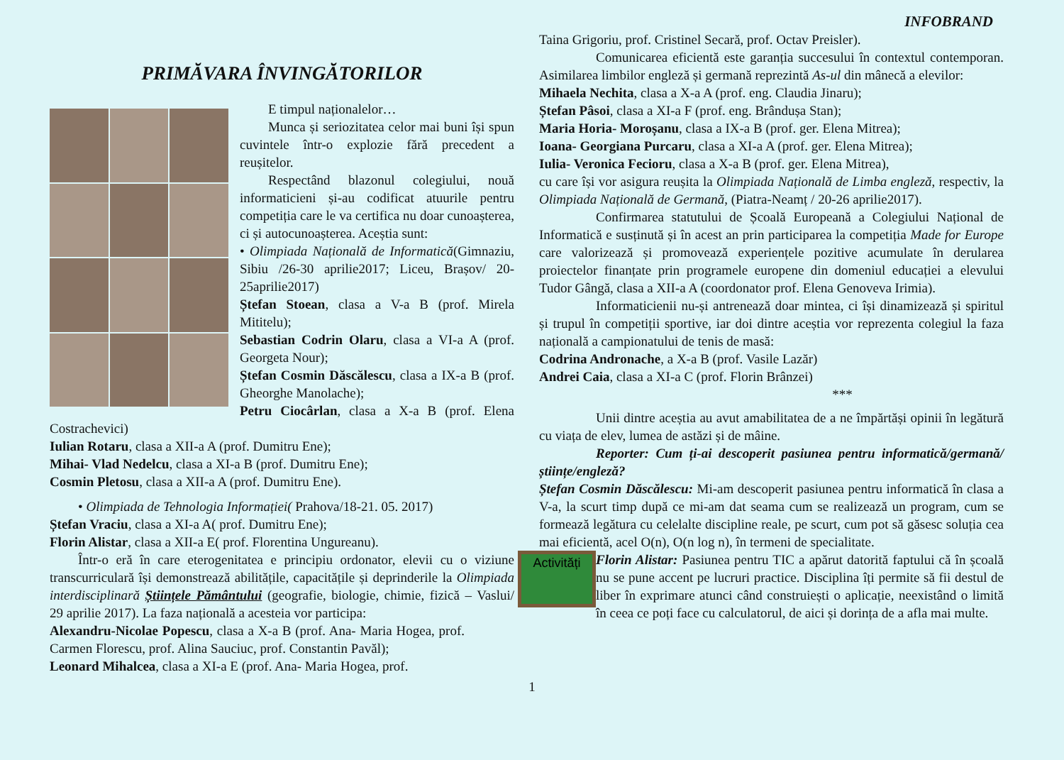INFOBRAND
PRIMĂVARA ÎNVINGĂTORILOR
E timpul naționalelor…
Munca și seriozitatea celor mai buni își spun cuvintele într-o explozie fără precedent a reușitelor.
Respectând blazonul colegiului, nouă informaticieni și-au codificat atuurile pentru competiția care le va certifica nu doar cunoașterea, ci și autocunoașterea. Aceștia sunt:
• Olimpiada Națională de Informatică(Gimnaziu, Sibiu /26-30 aprilie2017; Liceu, Brașov/ 20-25aprilie2017)
Ștefan Stoean, clasa a V-a B (prof. Mirela Mititelu);
Sebastian Codrin Olaru, clasa a VI-a A (prof. Georgeta Nour);
Ștefan Cosmin Dăscălescu, clasa a IX-a B (prof. Gheorghe Manolache);
Petru Ciocârlan, clasa a X-a B (prof. Elena Costrachevici)
Iulian Rotaru, clasa a XII-a A (prof. Dumitru Ene);
Mihai- Vlad Nedelcu, clasa a XI-a B (prof. Dumitru Ene);
Cosmin Pletosu, clasa a XII-a A (prof. Dumitru Ene).
• Olimpiada de Tehnologia Informației( Prahova/18-21. 05. 2017)
Ștefan Vraciu, clasa a XI-a A( prof. Dumitru Ene);
Florin Alistar, clasa a XII-a E( prof. Florentina Ungureanu).
Într-o eră în care eterogenitatea e principiu ordonator, elevii cu o viziune transcurriculară își demonstrează abilitățile, capacitățile și deprinderile la Olimpiada interdisciplinară Științele Pământului (geografie, biologie, chimie, fizică – Vaslui/ 29 aprilie 2017). La faza națională a acesteia vor participa:
Alexandru-Nicolae Popescu, clasa a X-a B (prof. Ana- Maria Hogea, prof. Carmen Florescu, prof. Alina Sauciuc, prof. Constantin Pavăl);
Leonard Mihalcea, clasa a XI-a E (prof. Ana- Maria Hogea, prof.
Taina Grigoriu, prof. Cristinel Secară, prof. Octav Preisler).
Comunicarea eficientă este garanția succesului în contextul contemporan. Asimilarea limbilor engleză și germană reprezintă As-ul din mânecă a elevilor:
Mihaela Nechita, clasa a X-a A (prof. eng. Claudia Jinaru);
Ștefan Pâsoi, clasa a XI-a F (prof. eng. Brândușa Stan);
Maria Horia- Moroșanu, clasa a IX-a B (prof. ger. Elena Mitrea);
Ioana- Georgiana Purcaru, clasa a XI-a A (prof. ger. Elena Mitrea);
Iulia- Veronica Fecioru, clasa a X-a B (prof. ger. Elena Mitrea),
cu care își vor asigura reușita la Olimpiada Națională de Limba engleză, respectiv, la Olimpiada Națională de Germană, (Piatra-Neamț / 20-26 aprilie2017).
Confirmarea statutului de Școală Europeană a Colegiului Național de Informatică e susținută și în acest an prin participarea la competiția Made for Europe care valorizează și promovează experiențele pozitive acumulate în derularea proiectelor finanțate prin programele europene din domeniul educației a elevului Tudor Gângă, clasa a XII-a A (coordonator prof. Elena Genoveva Irimia).
Informaticienii nu-și antrenează doar mintea, ci își dinamizează și spiritul și trupul în competiții sportive, iar doi dintre aceștia vor reprezenta colegiul la faza națională a campionatului de tenis de masă:
Codrina Andronache, a X-a B (prof. Vasile Lazăr)
Andrei Caia, clasa a XI-a C (prof. Florin Brânzei)
***
Unii dintre aceștia au avut amabilitatea de a ne împărtăși opinii în legătură cu viața de elev, lumea de astăzi și de mâine.
Reporter: Cum ți-ai descoperit pasiunea pentru informatică/germană/științe/engleză?
Ștefan Cosmin Dăscălescu: Mi-am descoperit pasiunea pentru informatică în clasa a V-a, la scurt timp după ce mi-am dat seama cum se realizează un program, cum se formează legătura cu celelalte discipline reale, pe scurt, cum pot să găsesc soluția cea mai eficientă, acel O(n), O(n log n), în termeni de specialitate.
Activități
Florin Alistar: Pasiunea pentru TIC a apărut datorită faptului că în școală nu se pune accent pe lucruri practice. Disciplina îți permite să fii destul de liber în exprimare atunci când construiești o aplicație, neexistând o limită în ceea ce poți face cu calculatorul, de aici și dorința de a afla mai multe.
1